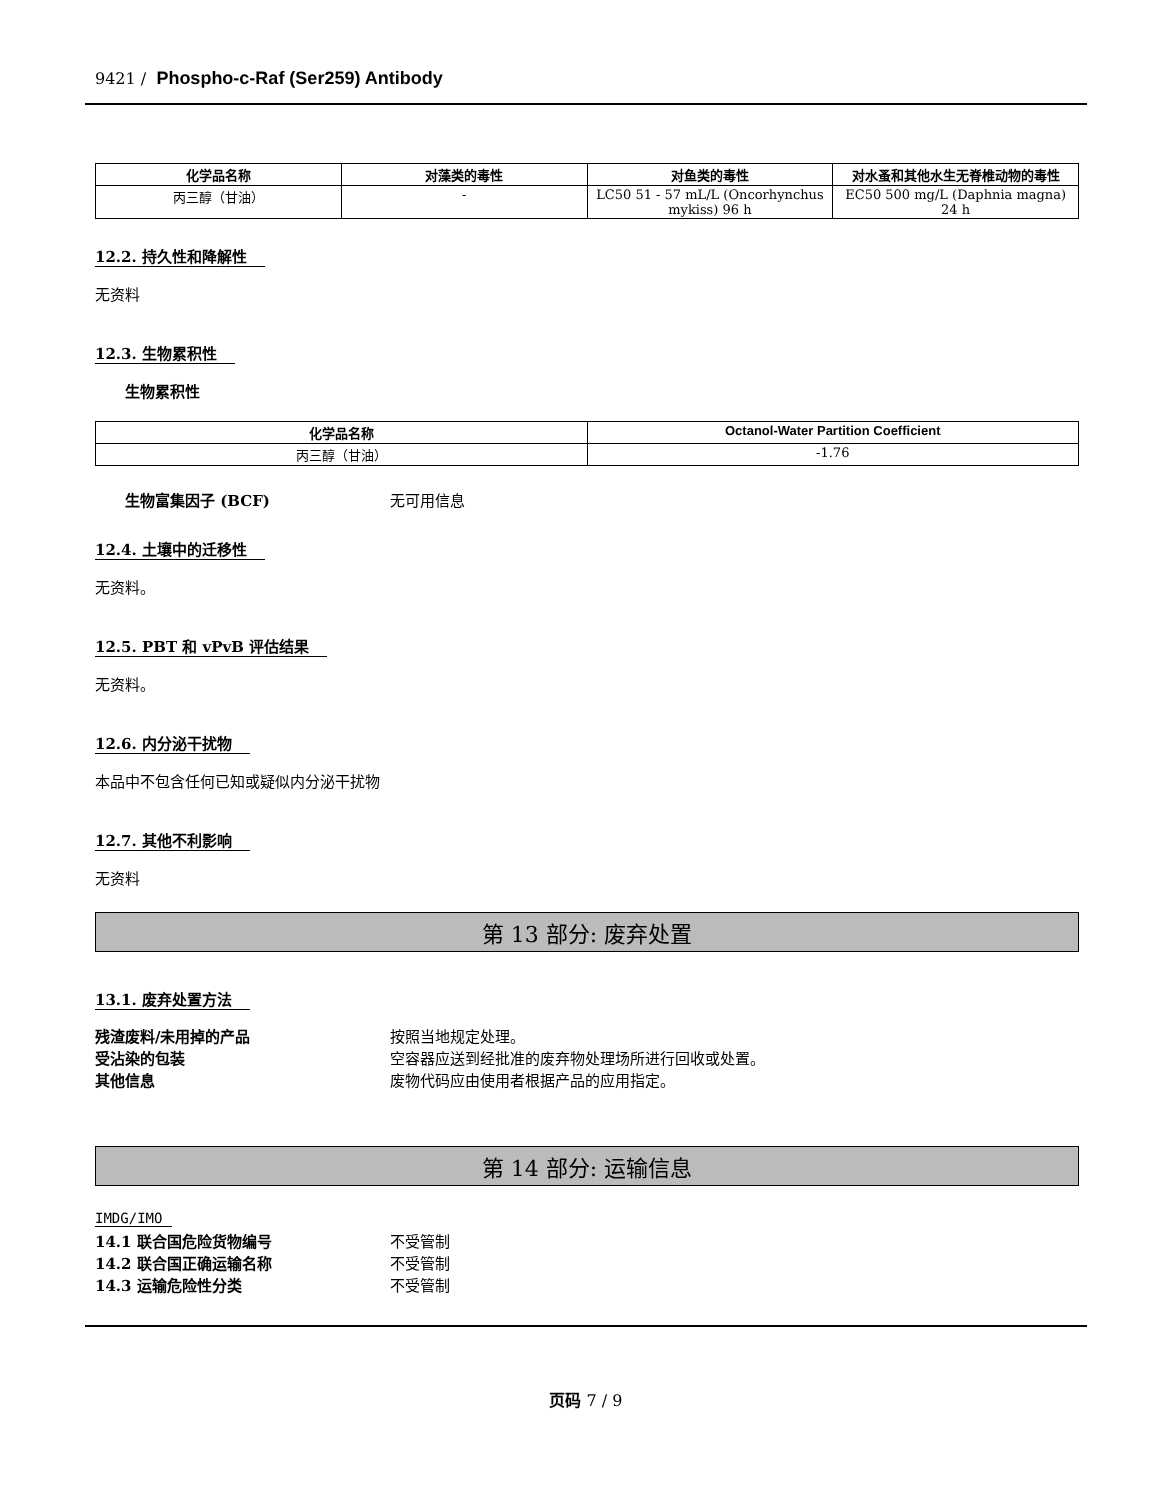9421 / Phospho-c-Raf (Ser259) Antibody
| 化学品名称 | 对藻类的毒性 | 对鱼类的毒性 | 对水蚤和其他水生无脊椎动物的毒性 |
| --- | --- | --- | --- |
| 丙三醇（甘油） | - | LC50 51 - 57 mL/L (Oncorhynchus mykiss) 96 h | EC50 500 mg/L (Daphnia magna) 24 h |
12.2. 持久性和降解性
无资料
12.3. 生物累积性
生物累积性
| 化学品名称 | Octanol-Water Partition Coefficient |
| --- | --- |
| 丙三醇（甘油） | -1.76 |
生物富集因子 (BCF) 无可用信息
12.4. 土壤中的迁移性
无资料。
12.5. PBT 和 vPvB 评估结果
无资料。
12.6. 内分泌干扰物
本品中不包含任何已知或疑似内分泌干扰物
12.7. 其他不利影响
无资料
第 13 部分: 废弃处置
13.1. 废弃处置方法
残渣废料/未用掉的产品 按照当地规定处理。
受沾染的包装 空容器应送到经批准的废弃物处理场所进行回收或处置。
其他信息 废物代码应由使用者根据产品的应用指定。
第 14 部分: 运输信息
IMDG/IMO
14.1 联合国危险货物编号 不受管制
14.2 联合国正确运输名称 不受管制
14.3 运输危险性分类 不受管制
页码 7 / 9